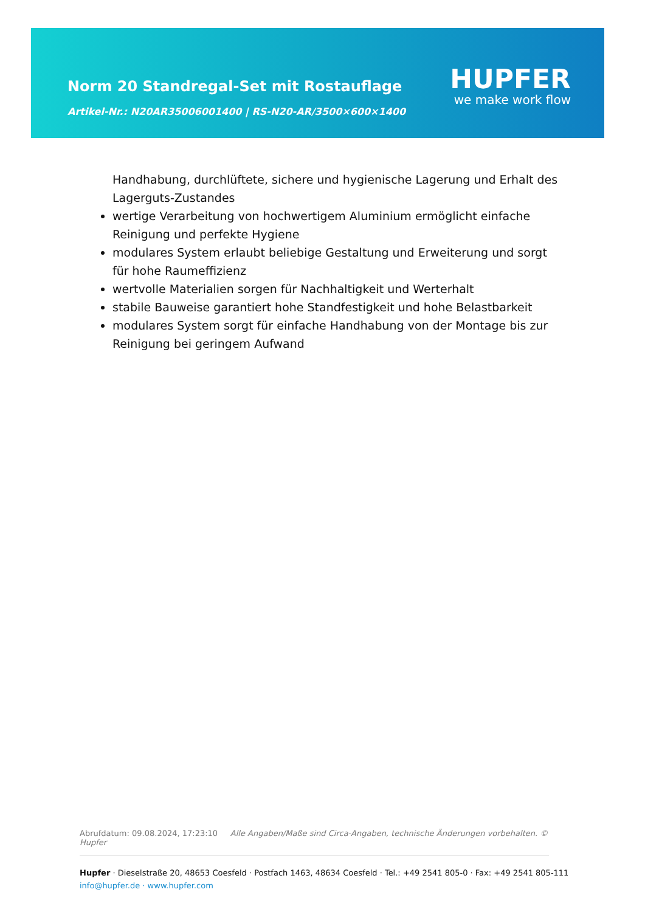Norm 20 Standregal-Set mit Rostauflage
Artikel-Nr.: N20AR35006001400 | RS-N20-AR/3500×600×1400
HUPFER
we make work flow
Handhabung, durchlüftete, sichere und hygienische Lagerung und Erhalt des Lagerguts-Zustandes
wertige Verarbeitung von hochwertigem Aluminium ermöglicht einfache Reinigung und perfekte Hygiene
modulares System erlaubt beliebige Gestaltung und Erweiterung und sorgt für hohe Raumeffizienz
wertvolle Materialien sorgen für Nachhaltigkeit und Werterhalt
stabile Bauweise garantiert hohe Standfestigkeit und hohe Belastbarkeit
modulares System sorgt für einfache Handhabung von der Montage bis zur Reinigung bei geringem Aufwand
Abrufdatum: 09.08.2024, 17:23:10 Alle Angaben/Maße sind Circa-Angaben, technische Änderungen vorbehalten. © Hupfer
Hupfer · Dieselstraße 20, 48653 Coesfeld · Postfach 1463, 48634 Coesfeld · Tel.: +49 2541 805-0 · Fax: +49 2541 805-111
info@hupfer.de · www.hupfer.com